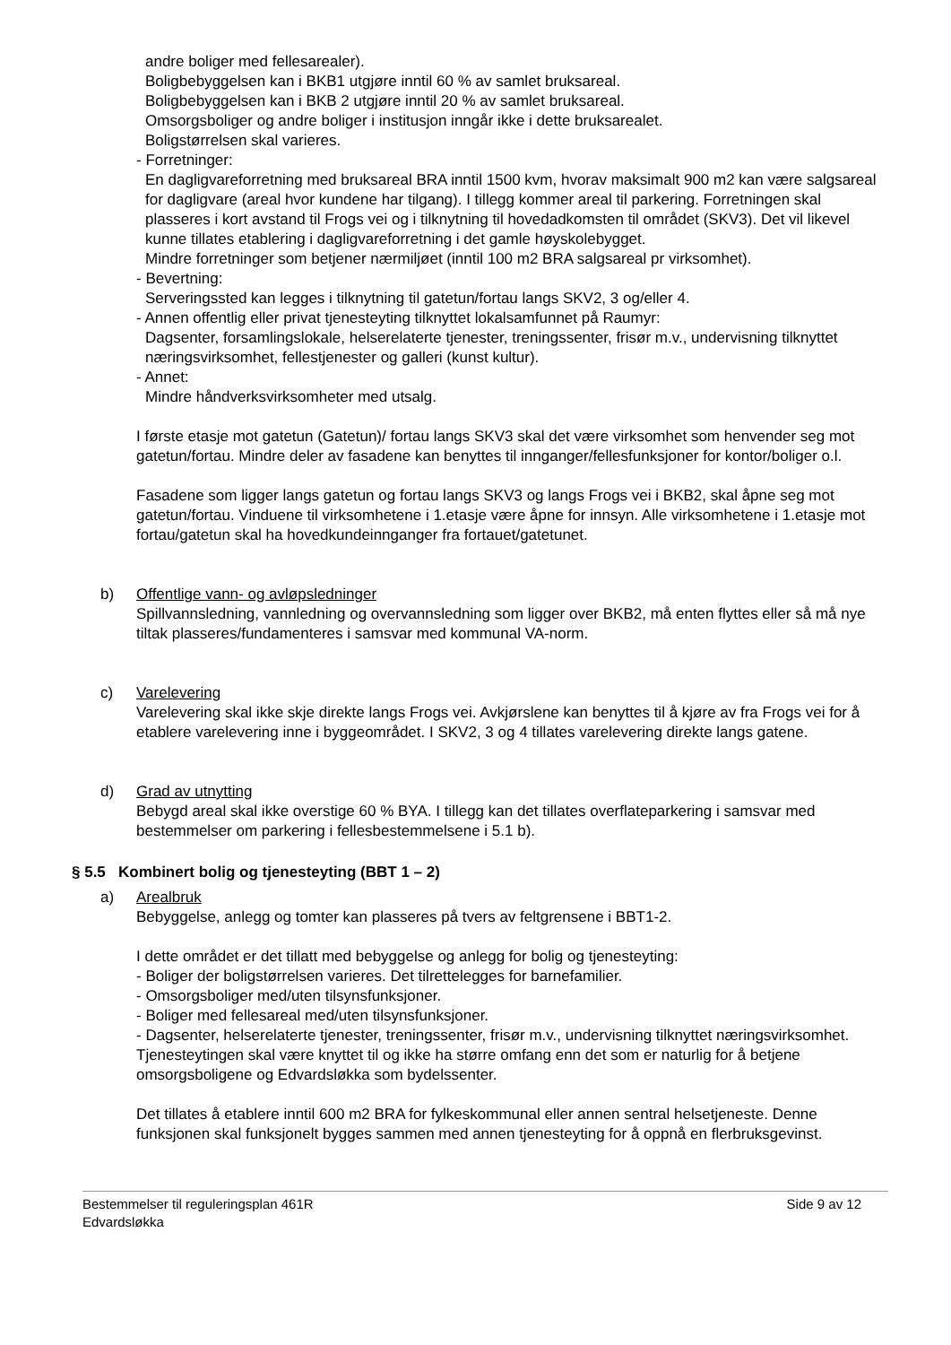andre boliger med fellesarealer).
Boligbebyggelsen kan i BKB1 utgjøre inntil 60 % av samlet bruksareal.
Boligbebyggelsen kan i BKB 2 utgjøre inntil 20 % av samlet bruksareal.
Omsorgsboliger og andre boliger i institusjon inngår ikke i dette bruksarealet.
Boligstørrelsen skal varieres.
- Forretninger:
En dagligvareforretning med bruksareal BRA inntil 1500 kvm, hvorav maksimalt 900 m2 kan være salgsareal for dagligvare (areal hvor kundene har tilgang). I tillegg kommer areal til parkering. Forretningen skal plasseres i kort avstand til Frogs vei og i tilknytning til hovedadkomsten til området (SKV3). Det vil likevel kunne tillates etablering i dagligvareforretning i det gamle høyskolebygget.
Mindre forretninger som betjener nærmiljøet (inntil 100 m2 BRA salgsareal pr virksomhet).
- Bevertning:
Serveringssted kan legges i tilknytning til gatetun/fortau langs SKV2, 3 og/eller 4.
- Annen offentlig eller privat tjenesteyting tilknyttet lokalsamfunnet på Raumyr:
Dagsenter, forsamlingslokale, helserelaterte tjenester, treningssenter, frisør m.v., undervisning tilknyttet næringsvirksomhet, fellestjenester og galleri (kunst kultur).
- Annet:
Mindre håndverksvirksomheter med utsalg.
I første etasje mot gatetun (Gatetun)/ fortau langs SKV3 skal det være virksomhet som henvender seg mot gatetun/fortau. Mindre deler av fasadene kan benyttes til innganger/fellesfunksjoner for kontor/boliger o.l.
Fasadene som ligger langs gatetun og fortau langs SKV3 og langs Frogs vei i BKB2, skal åpne seg mot gatetun/fortau. Vinduene til virksomhetene i 1.etasje være åpne for innsyn. Alle virksomhetene i 1.etasje mot fortau/gatetun skal ha hovedkundeinnganger fra fortauet/gatetunet.
b) Offentlige vann- og avløpsledninger
Spillvannsledning, vannledning og overvannsledning som ligger over BKB2, må enten flyttes eller så må nye tiltak plasseres/fundamenteres i samsvar med kommunal VA-norm.
c) Varelevering
Varelevering skal ikke skje direkte langs Frogs vei. Avkjørslene kan benyttes til å kjøre av fra Frogs vei for å etablere varelevering inne i byggeområdet. I SKV2, 3 og 4 tillates varelevering direkte langs gatene.
d) Grad av utnytting
Bebygd areal skal ikke overstige 60 % BYA. I tillegg kan det tillates overflateparkering i samsvar med bestemmelser om parkering i fellesbestemmelsene i 5.1 b).
§ 5.5 Kombinert bolig og tjenesteyting (BBT 1 – 2)
a) Arealbruk
Bebyggelse, anlegg og tomter kan plasseres på tvers av feltgrensene i BBT1-2.
I dette området er det tillatt med bebyggelse og anlegg for bolig og tjenesteyting:
- Boliger der boligstørrelsen varieres. Det tilrettelegges for barnefamilier.
- Omsorgsboliger med/uten tilsynsfunksjoner.
- Boliger med fellesareal med/uten tilsynsfunksjoner.
- Dagsenter, helserelaterte tjenester, treningssenter, frisør m.v., undervisning tilknyttet næringsvirksomhet. Tjenesteytingen skal være knyttet til og ikke ha større omfang enn det som er naturlig for å betjene omsorgsboligene og Edvardsløkka som bydelssenter.
Det tillates å etablere inntil 600 m2 BRA for fylkeskommunal eller annen sentral helsetjeneste. Denne funksjonen skal funksjonelt bygges sammen med annen tjenesteyting for å oppnå en flerbruksgevinst.
Bestemmelser til reguleringsplan 461R
Edvardsløkka
Side 9 av 12